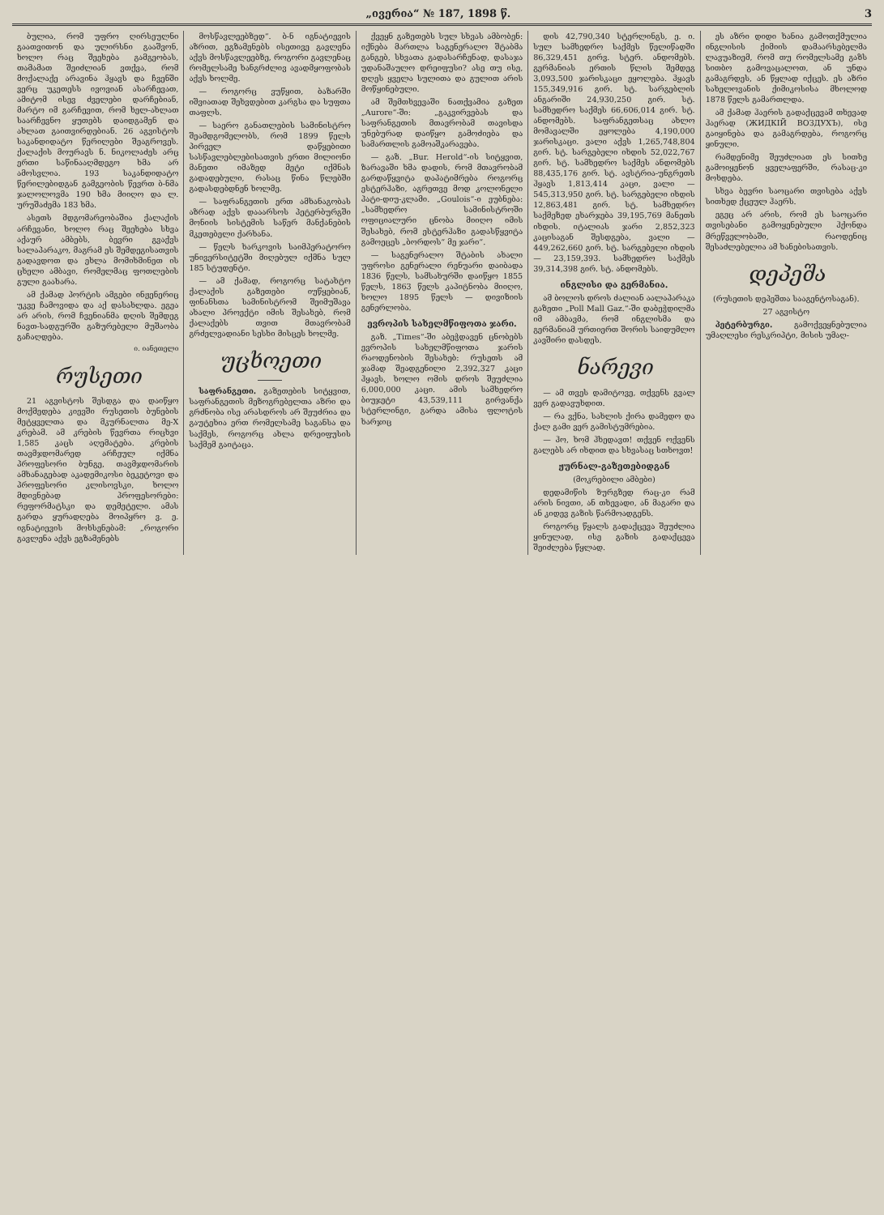„ივერია“ № 187, 1898 წ. 3
ბულია, რომ უფრო ღირსეულნი გაათვითონ და ულირსნი გააშვონ, ხოლო რაც შეეხება გამგეობას, თამამათ შეიძლიან ვთქვა, რომ მოქალაქე არავინა ჰყავს და ჩვენში ვერც უკეთესს ივოვიან ასარჩევათ, ამიტომ ისევ ძველები დარჩებიან, მარტო იმ გარჩევით, რომ ხელ-ახლათ საარჩევნო ყუთებს დაიდგამენ და ახლათ გაითვირდებიან. 26 აგვისტოს საკანდიდატო წერილები შეაგროვეს. ქალაქის მოურავს ნ. ნიკოლაძეს არც ერთი საწინააღმდეგო ხმა არ ამოსვლია. 193 საკანდიდატო წერილებიდგან გამგეობის წევრთ ბ-ნმა ჯალოლოვმა 190 ხმა მიიღო და ლ. ურუშაძემა 183 ხმა.
ასეთს მდგომარეობაშია ქალაქის არჩევანი, ხოლო რაც შეეხება სხვა აქაურ ამბებს, ბევრი გვაქვს სალაპარაკო, მაგრამ ეს შემდეგისათვის გადავდოთ და ეხლა მომიხმინეთ ის ცხელი ამბავი, რომელმაც ფოთლების გული გაახარა.
ამ ქამად პორტის ამგები ინჟენერიც უკვე ჩამოვიდა და აქ დასახლდა. ეგეა არ არის, რომ ჩვენიანმა დღის შემდეგ ნავთ-სადგურში გაზურებელი მუშაობა გაჩაღდება.
ი. იანეთელი
რუსეთი
21 აგვისტოს შესდგა და დაიწყო მოქმედება კიევში რუსეთის ბუნების მეტყველთა და მკურნალთა მე-X კრებამ. ამ კრების წევრთა რიცხვი 1,585 კაცს აღემატება. კრების თავმჯდომარედ არჩეულ იქმნა პროფესორი ბუნგე, თავმჯდომარის ამხანაგებად აკადემიკოსი ბეკეტოვი და პროფესორი კლისოვსკი, ხოლო მდივნებად პროფესორები: რეფორმატსკი და დემეტელი. ამას გარდა ყურადღება მოიპყრო ვ. ე. იგნატიევის მოხსენებამ: „როგორი გავლენა აქვს ეგზამენებს
მოსწავლეებზედ“. ბ-ნ იგნატიევის აზრით, ეგზამენებს ისეთივე გავლენა აქვს მოსწავლეებზე, როგორი გავლენაც რომელსამე ხანგრძლივ ავადმყოფობას აქვს ხოლმე.
— როგორც ვუწყით, ბაზარში იშვიათად შეხვდებით კარგსა და სუფთა თაფლს.
— საერო განათლების სამინისტრო შეამდგომელობს, რომ 1899 წელს პირველ დაწყებითი სასწავლებლებისათვის ერთი მილიონი მანეთი იმაზედ მეტი იქმნას გადადებული, რასაც წინა წლებში გადასდებდნენ ხოლმე.
— საფრანგეთის ერთ ამხანაგობას აზრად აქვს დააარსოს პეტერბურგში მონიის სისტემის საწერ მანქანების მკეთებელი ქარხანა.
— წელს ხარკოვის საიმპერატორო უნივერსიტეტში მიღებულ იქმნა სულ 185 სტუდენტი.
— ამ ქამად, როგორც სატახტო ქალაქის გაზეთები იუწყებიან, ფინანსთა სამინისტრომ შეიმუშავა ახალი პროექტი იმის შესახებ, რომ ქალაქებს თვით მთავრობამ გრძელვადიანი სესხი მისცეს ხოლმე.
უცხოეთი
საფრანგეთი. გაზეთების სიტყვით, საფრანგეთის მეზოგრებელთა აზრი და გრძნობა ისე არასდროს არ შეუძრია და გაუტეხია ერთ რომელსამე საგანსა და საქმეს, როგორც ახლა დრეიფუსის საქმემ გაიტაცა.
ქვეყნ გაზეთებს სულ სხვას ამბობენ: იქნება მართლა საგენერალო შტაბმა განგებ, სხვათა გადასარჩენად, დასაჯა უდანაშაულო დრეიფუსი? ასე თუ ისე, დღეს ყველა სულითა და გულით არის მოწყინებული.
ამ შემთხვევაში ნათქვამია გაზეთ „Aurore“-ში: „გაკვირვებას და საფრანგეთის მთავრობამ თავისდა უნებურად დაიწყო გამოძიება და სამართლის გამოაშკარავება.
— გაზ. „Bur. Herold“-ის სიტყვით, ზარავაში ხმა დადის, რომ მთავრობამ გარდაწყვიტა დაპატიმრება როგორც ესტერჰაზი, აგრეთვე მოდ კოლონელი პატი-დიუ-კლამი. „Goulois“-ი ეუბნება: „სამხედრო სამინისტროში ოფიციალური ცნობა მიიღო იმის შესახებ, რომ ესტერჰაზი გადასწყვიტა გამოეცეს „ბორდოს“ მე ჯარი“.
— საგენერალო შტაბის ახალი უფროსი გენერალი რენუარი დაიბადა 1836 წელს, სამსახურში დაიწყო 1855 წელს, 1863 წელს კაპიტნობა მიიღო, ხოლო 1895 წელს — დივიზიის გენერლობა.
ევროპის სახელმწიფოთა ჯარი.
გაზ. „Times“-ში აბეჭდავენ ცნობებს ევროპის სახელმწიფოთა ჯარის რაოდენობის შესახებ: რუსეთს ამ ჯამად შეადგენილი 2,392,327 კაცი ჰყავს, ხოლო ომის დროს შეუძლია 6,000,000 კაცი. ამის სამხედრო ბიუჯეტი 43,539,111 გირვანქა სტერლინგი, გარდა ამისა ფლოტის ხარჯიც
დის 42,790,340 სტერლინგს, ე. ი. სულ სამხედრო საქმეს წელიწადში 86,329,451 გირვ. სტერ. ანდომებს. გერმანიას ერთის წლის შემდეგ 3,093,500 ჯარისკაცი ეყოლება. ჰყავს 155,349,916 გირ. სტ. სარგებლის ანგარიში 24,930,250 გირ. სტ. სამხედრო საქმეს 66,606,014 გირ. სტ. ანდომებს. საფრანგეთსაც ახლო მომავალში ეყოლება 4,190,000 ჯარისკაცი. ვალი აქვს 1,265,748,804 გირ. სტ. სარგებელი იხდის 52,022,767 გირ. სტ. სამხედრო საქმეს ანდომებს 88,435,176 გირ. სტ. ავსტრია-უნგრეთს ჰყავს 1,813,414 კაცი, ვალი — 545,313,950 გირ. სტ. სარგებელი იხდის 12,863,481 გირ. სტ. სამხედრო საქმეზედ ეხარჯება 39,195,769 მანეთს იხდის. იტალიას ჯარი 2,852,323 კაცისაგან შესდგება, ვალი — 449,262,660 გირ. სტ. სარგებელი იხდის — 23,159,393. სამხედრო საქმეს 39,314,398 გირ. სტ. ანდომებს.
ინგლისი და გერმანია.
ამ ბოლოს დროს ძალიან აალაპარაკა გაზეთი „Poll Mall Gaz.“-ში დაბეჭდილმა იმ ამბავმა, რომ ინგლისმა და გერმანიამ ურთიერთ შორის საიდუმლო კავშირი დასდეს.
ნარევი
— ამ თვეს დამიტოვე, თქვენს გვალ ვერ გადავუხდით.
— რა ვქნა, სახლის ქირა დამედო და ქალ გამი ვერ გამისტუმრებია.
— ჰო, ხომ ჰხედავთ! თქვენ ოქვენს გალებს არ იხდით და სხვასაც სთხოვთ!
ჟურნალ-გაზეთებიდგან
(მოკრებილი ამბები)
დედამიწის ზურგზედ რაც-კი რამ არის ნივთი, ან თხევადი, ან მაგარი და ან კიდევ გაზის წარმოადგენს.
როგორც წყალს გადაქცევა შეუძლია ყინულად, ისე გაზის გადაქცევა შეიძლება წყლად.
ეს აზრი დიდი ხანია გამოთქმულია ინგლისის ქიმიის დამაარსებელმა ლავუაზიემ, რომ თუ რომელსამე გაზს სითბო გამოვაცალოთ, ან უნდა გამაგრდეს, ან წყლად იქცეს. ეს აზრი სახელოვანის ქიმიკოსისა მხოლოდ 1878 წელს გამართლდა.
ამ ქამად ჰაერის გადაქცევამ თხევად ჰაერად (ЖИДКІЙ ВОЗДУХЪ), ისე გაიყინება და გამაგრდება, როგორც ყინული.
რამდენიმე შეუძლიათ ეს სითხე გამოიყენონ ყველაფერში, რასაც-კი მოხდება.
სხვა ბევრი საოცარი თვისება აქვს სითხედ ქცეულ ჰაერს.
ეგეც არ არის, რომ ეს საოცარი თვისებანი გამოყენებული ჰქონდა მრეწველობაში, რაოდენიც შესაძლებელია ამ ხანებისათვის.
დეპეშა
(რუსეთის დეპეშთა სააგენტოსაგან).
27 აგვისტო
პეტერბურგი. გამოქვეყნებულია უმაღლესი რესკრიპტი, მისის უმაღ-